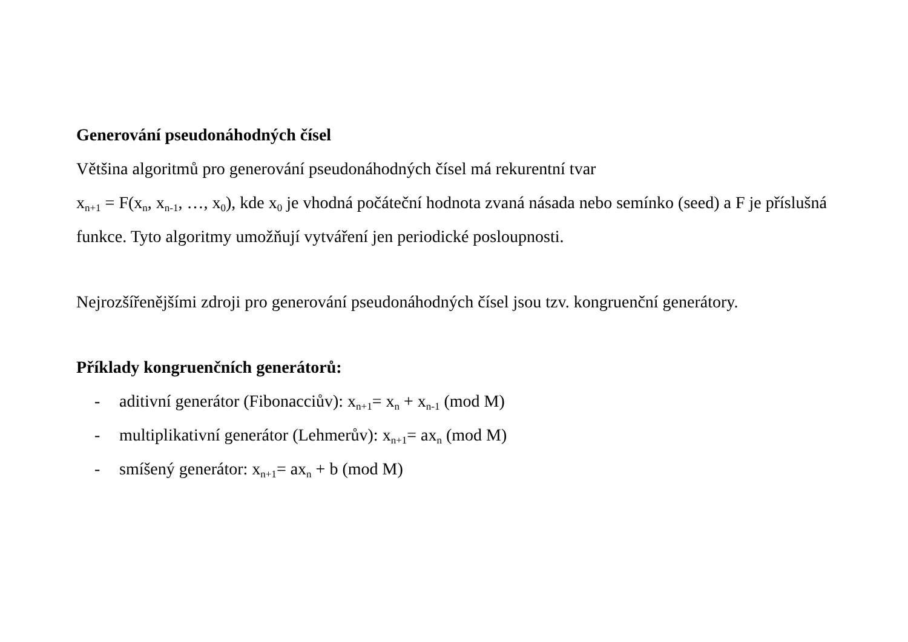Generování pseudonáhodných čísel
Většina algoritmů pro generování pseudonáhodných čísel má rekurentní tvar
x<sub>n+1</sub> = F(x<sub>n</sub>, x<sub>n-1</sub>, …, x<sub>0</sub>), kde x<sub>0</sub> je vhodná počáteční hodnota zvaná násada nebo semínko (seed) a F je příslušná funkce. Tyto algoritmy umožňují vytváření jen periodické posloupnosti.
Nejrozšířenějšími zdroji pro generování pseudonáhodných čísel jsou tzv. kongruenční generátory.
Příklady kongruenčních generátorů:
- aditivní generátor (Fibonacciův): x<sub>n+1</sub>= x<sub>n</sub> + x<sub>n-1</sub> (mod M)
- multiplikativní generátor (Lehmerův): x<sub>n+1</sub>= ax<sub>n</sub> (mod M)
- smíšený generátor: x<sub>n+1</sub>= ax<sub>n</sub> + b (mod M)